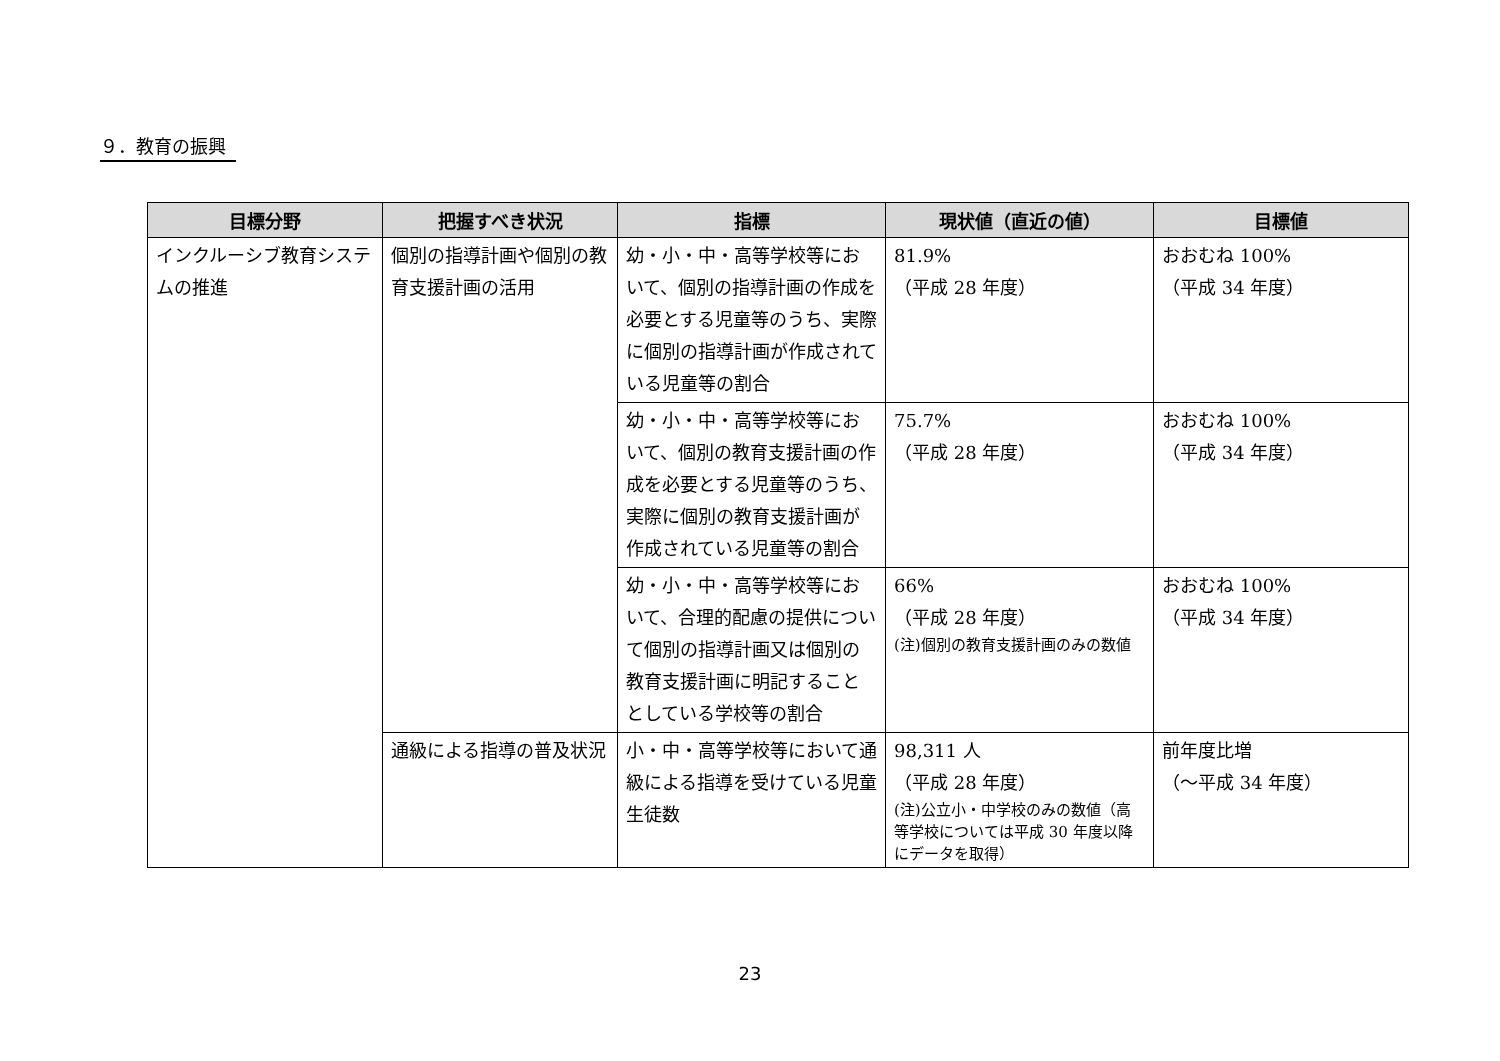９．教育の振興
| 目標分野 | 把握すべき状況 | 指標 | 現状値（直近の値） | 目標値 |
| --- | --- | --- | --- | --- |
| インクルーシブ教育システムの推進 | 個別の指導計画や個別の教育支援計画の活用 | 幼・小・中・高等学校等において、個別の指導計画の作成を必要とする児童等のうち、実際に個別の指導計画が作成されている児童等の割合 | 81.9% （平成 28 年度） | おおむね 100% （平成 34 年度） |
| | | 幼・小・中・高等学校等において、個別の教育支援計画の作成を必要とする児童等のうち、実際に個別の教育支援計画が作成されている児童等の割合 | 75.7% （平成 28 年度） | おおむね 100% （平成 34 年度） |
| | | 幼・小・中・高等学校等において、合理的配慮の提供について個別の指導計画又は個別の教育支援計画に明記することとしている学校等の割合 | 66% （平成 28 年度） (注)個別の教育支援計画のみの数値 | おおむね 100% （平成 34 年度） |
| | 通級による指導の普及状況 | 小・中・高等学校等において通級による指導を受けている児童生徒数 | 98,311 人 （平成 28 年度） (注)公立小・中学校のみの数値（高等学校については平成 30 年度以降にデータを取得） | 前年度比増 （～平成 34 年度） |
23